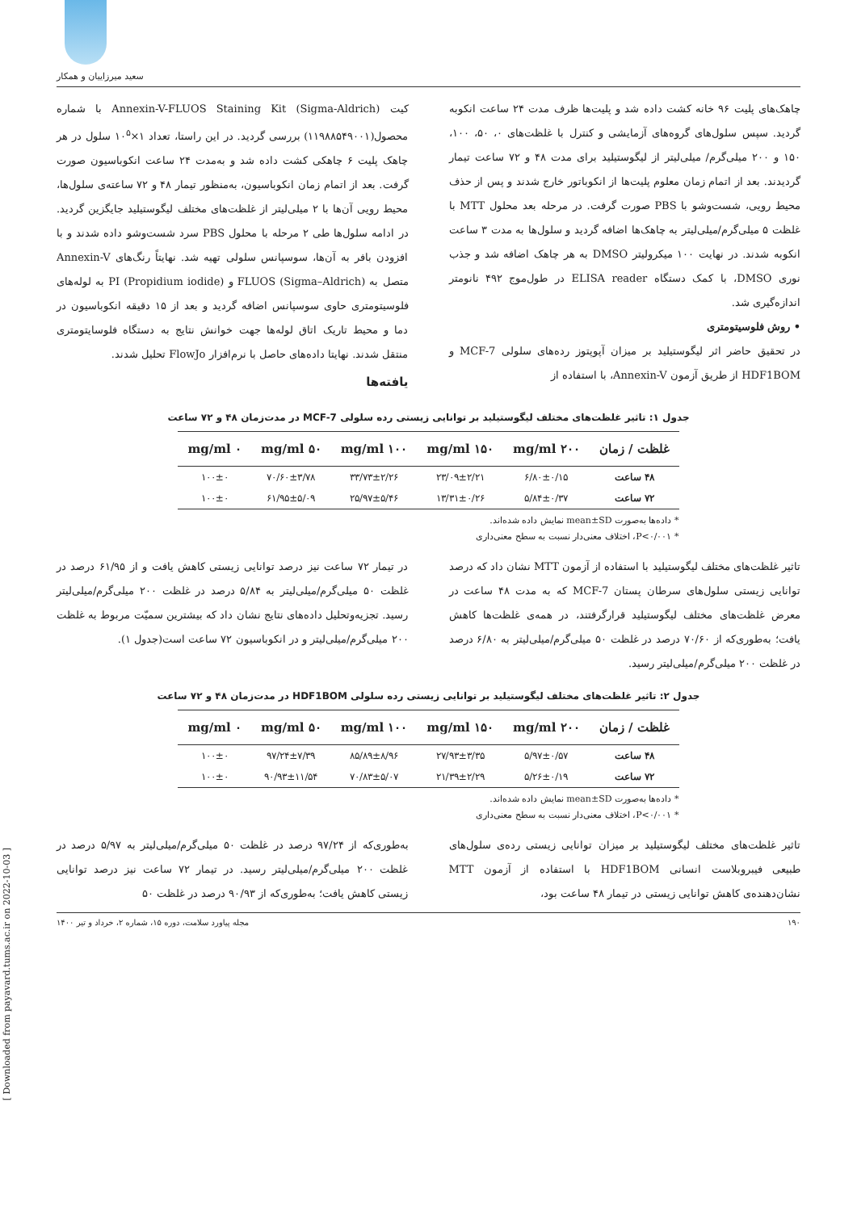سعید میرزاییان و همکار
چاهک‌های پلیت ۹۶ خانه کشت داده شد و پلیت‌ها ظرف مدت ۲۴ ساعت انکوبه گردید. سپس سلول‌های گروه‌های آزمایشی و کنترل با غلظت‌های ۰، ۵۰، ۱۰۰، ۱۵۰ و ۲۰۰ میلی‌گرم/ میلی‌لیتر از لیگوستیلید برای مدت ۴۸ و ۷۲ ساعت تیمار گردیدند. بعد از اتمام زمان معلوم پلیت‌ها از انکوباتور خارج شدند و پس از حذف محیط رویی، شست‌وشو با PBS صورت گرفت. در مرحله بعد محلول MTT با غلظت ۵ میلی‌گرم/میلی‌لیتر به چاهک‌ها اضافه گردید و سلول‌ها به مدت ۳ ساعت انکوبه شدند. در نهایت ۱۰۰ میکرولیتر DMSO به هر چاهک اضافه شد و جذب نوری DMSO، با کمک دستگاه ELISA reader در طول‌موج ۴۹۲ نانومتر اندازه‌گیری شد.
• روش فلوسیتومتری
در تحقیق حاضر اثر لیگوستیلید بر میزان آپوپتوز رده‌های سلولی MCF-7 و HDF1BOM از طریق آزمون Annexin-V، با استفاده از
کیت Annexin-V-FLUOS Staining Kit (Sigma-Aldrich) با شماره محصول(۱۱۹۸۸۵۴۹۰۰۱) بررسی گردید. در این راستا، تعداد ۱×۱۰<sup>۵</sup> سلول در هر چاهک پلیت ۶ چاهکی کشت داده شد و به‌مدت ۲۴ ساعت انکوباسیون صورت گرفت. بعد از اتمام زمان انکوباسیون، به‌منظور تیمار ۴۸ و ۷۲ ساعته‌ی سلول‌ها، محیط رویی آن‌ها با ۲ میلی‌لیتر از غلظت‌های مختلف لیگوستیلید جایگزین گردید. در ادامه سلول‌ها طی ۲ مرحله با محلول PBS سرد شست‌وشو داده شدند و با افزودن بافر به آن‌ها، سوسپانس سلولی تهیه شد. نهایتاً رنگ‌های Annexin-V متصل به FLUOS (Sigma–Aldrich) و PI (Propidium iodide) به لوله‌های فلوسیتومتری حاوی سوسپانس اضافه گردید و بعد از ۱۵ دقیقه انکوباسیون در دما و محیط تاریک اتاق لوله‌ها جهت خوانش نتایج به دستگاه فلوسایتومتری منتقل شدند. نهایتا داده‌های حاصل با نرم‌افزار FlowJo تحلیل شدند.
یافته‌ها
جدول ۱: تاثیر غلظت‌های مختلف لیگوستیلید بر توانایی زیستی رده سلولی MCF-7 در مدت‌زمان ۴۸ و ۷۲ ساعت
| غلظت / زمان | ۲۰۰ mg/ml | ۱۵۰ mg/ml | ۱۰۰ mg/ml | ۵۰ mg/ml | ۰ mg/ml |
| --- | --- | --- | --- | --- | --- |
| ۴۸ ساعت | ۶/۸۰±۰/۱۵ | ۲۳/۰۹±۲/۲۱ | ۳۳/۷۳±۲/۲۶ | ۷۰/۶۰±۳/۷۸ | ۱۰۰±۰ |
| ۷۲ ساعت | ۵/۸۴±۰/۳۷ | ۱۳/۳۱±۰/۲۶ | ۲۵/۹۷±۵/۴۶ | ۶۱/۹۵±۵/۰۹ | ۱۰۰±۰ |
* داده‌ها به‌صورت mean±SD نمایش داده شده‌اند.
* P<۰/۰۰۱، اختلاف معنی‌دار نسبت به سطح معنی‌داری
تاثیر غلظت‌های مختلف لیگوستیلید با استفاده از آزمون MTT نشان داد که درصد توانایی زیستی سلول‌های سرطان پستان MCF-7 که به مدت ۴۸ ساعت در معرض غلظت‌های مختلف لیگوستیلید قرارگرفتند، در همه‌ی غلظت‌ها کاهش یافت؛ به‌طوری‌که از ۷۰/۶۰ درصد در غلظت ۵۰ میلی‌گرم/میلی‌لیتر به ۶/۸۰ درصد در غلظت ۲۰۰ میلی‌گرم/میلی‌لیتر رسید.
در تیمار ۷۲ ساعت نیز درصد توانایی زیستی کاهش یافت و از ۶۱/۹۵ درصد در غلظت ۵۰ میلی‌گرم/میلی‌لیتر به ۵/۸۴ درصد در غلظت ۲۰۰ میلی‌گرم/میلی‌لیتر رسید. تجزیه‌وتحلیل داده‌های نتایج نشان داد که بیشترین سمیّت مربوط به غلظت ۲۰۰ میلی‌گرم/میلی‌لیتر و در انکوباسیون ۷۲ ساعت است(جدول ۱).
جدول ۲: تاثیر غلظت‌های مختلف لیگوستیلید بر توانایی زیستی رده سلولی HDF1BOM در مدت‌زمان ۴۸ و ۷۲ ساعت
| غلظت / زمان | ۲۰۰ mg/ml | ۱۵۰ mg/ml | ۱۰۰ mg/ml | ۵۰ mg/ml | ۰ mg/ml |
| --- | --- | --- | --- | --- | --- |
| ۴۸ ساعت | ۵/۹۷±۰/۵۷ | ۲۷/۹۳±۳/۳۵ | ۸۵/۸۹±۸/۹۶ | ۹۷/۲۴±۷/۳۹ | ۱۰۰±۰ |
| ۷۲ ساعت | ۵/۲۶±۰/۱۹ | ۲۱/۳۹±۲/۲۹ | ۷۰/۸۳±۵/۰۷ | ۹۰/۹۳±۱۱/۵۴ | ۱۰۰±۰ |
* داده‌ها به‌صورت mean±SD نمایش داده شده‌اند.
* P<۰/۰۰۱، اختلاف معنی‌دار نسبت به سطح معنی‌داری
تاثیر غلظت‌های مختلف لیگوستیلید بر میزان توانایی زیستی رده‌ی سلول‌های طبیعی فیبروبلاست انسانی HDF1BOM با استفاده از آزمون MTT نشان‌دهنده‌ی کاهش توانایی زیستی در تیمار ۴۸ ساعت بود،
به‌طوری‌که از ۹۷/۲۴ درصد در غلظت ۵۰ میلی‌گرم/میلی‌لیتر به ۵/۹۷ درصد در غلظت ۲۰۰ میلی‌گرم/میلی‌لیتر رسید. در تیمار ۷۲ ساعت نیز درصد توانایی زیستی کاهش یافت؛ به‌طوری‌که از ۹۰/۹۳ درصد در غلظت ۵۰
۱۹۰ مجله پیاورد سلامت، دوره ۱۵، شماره ۲، خرداد و تیر ۱۴۰۰
[ Downloaded from payavard.tums.ac.ir on 2022-10-03 ]